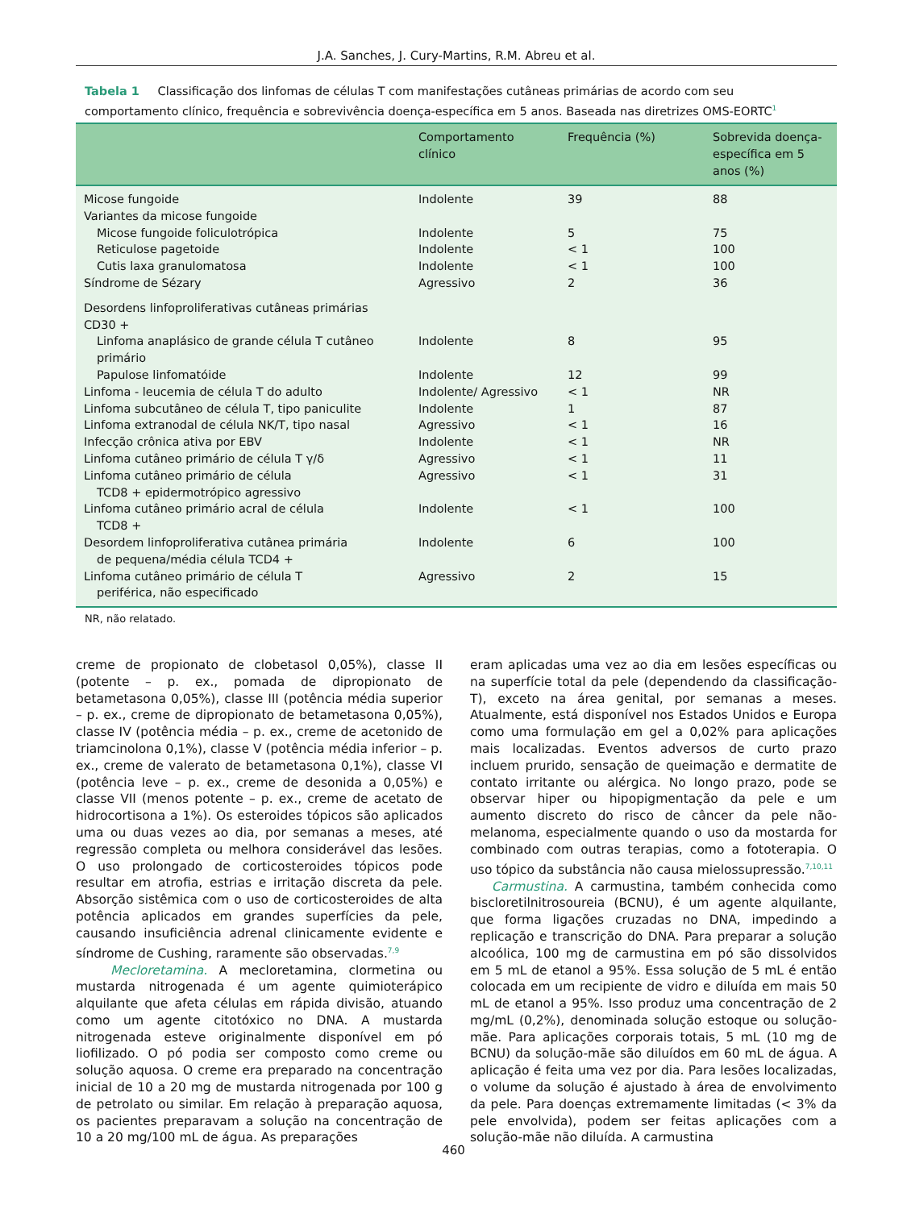J.A. Sanches, J. Cury-Martins, R.M. Abreu et al.
Tabela 1 Classificação dos linfomas de células T com manifestações cutâneas primárias de acordo com seu comportamento clínico, frequência e sobrevivência doença-específica em 5 anos. Baseada nas diretrizes OMS-EORTC<sup>1</sup>
| | Comportamento clínico | Frequência (%) | Sobrevida doença-específica em 5 anos (%) |
| --- | --- | --- | --- |
| Micose fungoide | Indolente | 39 | 88 |
| Variantes da micose fungoide | | | |
| Micose fungoide foliculotrópica | Indolente | 5 | 75 |
| Reticulose pagetoide | Indolente | < 1 | 100 |
| Cutis laxa granulomatosa | Indolente | < 1 | 100 |
| Síndrome de Sézary | Agressivo | 2 | 36 |
| Desordens linfoproliferativas cutâneas primárias CD30 + | | | |
| Linfoma anaplásico de grande célula T cutâneo primário | Indolente | 8 | 95 |
| Papulose linfomatóide | Indolente | 12 | 99 |
| Linfoma - leucemia de célula T do adulto | Indolente/ Agressivo | < 1 | NR |
| Linfoma subcutâneo de célula T, tipo paniculite | Indolente | 1 | 87 |
| Linfoma extranodal de célula NK/T, tipo nasal | Agressivo | < 1 | 16 |
| Infecção crônica ativa por EBV | Indolente | < 1 | NR |
| Linfoma cutâneo primário de célula T γ/δ | Agressivo | < 1 | 11 |
| Linfoma cutâneo primário de célula TCD8 + epidermotrópico agressivo | Agressivo | < 1 | 31 |
| Linfoma cutâneo primário acral de célula TCD8 + | Indolente | < 1 | 100 |
| Desordem linfoproliferativa cutânea primária de pequena/média célula TCD4 + | Indolente | 6 | 100 |
| Linfoma cutâneo primário de célula T periférica, não especificado | Agressivo | 2 | 15 |
NR, não relatado.
creme de propionato de clobetasol 0,05%), classe II (potente – p. ex., pomada de dipropionato de betametasona 0,05%), classe III (potência média superior – p. ex., creme de dipropionato de betametasona 0,05%), classe IV (potência média – p. ex., creme de acetonido de triamcinolona 0,1%), classe V (potência média inferior – p. ex., creme de valerato de betametasona 0,1%), classe VI (potência leve – p. ex., creme de desonida a 0,05%) e classe VII (menos potente – p. ex., creme de acetato de hidrocortisona a 1%). Os esteroides tópicos são aplicados uma ou duas vezes ao dia, por semanas a meses, até regressão completa ou melhora considerável das lesões. O uso prolongado de corticosteroides tópicos pode resultar em atrofia, estrias e irritação discreta da pele. Absorção sistêmica com o uso de corticosteroides de alta potência aplicados em grandes superfícies da pele, causando insuficiência adrenal clinicamente evidente e síndrome de Cushing, raramente são observadas.<sup>7,9</sup>
Mecloretamina. A mecloretamina, clormetina ou mustarda nitrogenada é um agente quimioterápico alquilante que afeta células em rápida divisão, atuando como um agente citotóxico no DNA. A mustarda nitrogenada esteve originalmente disponível em pó liofilizado. O pó podia ser composto como creme ou solução aquosa. O creme era preparado na concentração inicial de 10 a 20 mg de mustarda nitrogenada por 100 g de petrolato ou similar. Em relação à preparação aquosa, os pacientes preparavam a solução na concentração de 10 a 20 mg/100 mL de água. As preparações
eram aplicadas uma vez ao dia em lesões específicas ou na superfície total da pele (dependendo da classificação-T), exceto na área genital, por semanas a meses. Atualmente, está disponível nos Estados Unidos e Europa como uma formulação em gel a 0,02% para aplicações mais localizadas. Eventos adversos de curto prazo incluem prurido, sensação de queimação e dermatite de contato irritante ou alérgica. No longo prazo, pode se observar hiper ou hipopigmentação da pele e um aumento discreto do risco de câncer da pele não-melanoma, especialmente quando o uso da mostarda for combinado com outras terapias, como a fototerapia. O uso tópico da substância não causa mielossupressão.<sup>7,10,11</sup>
Carmustina. A carmustina, também conhecida como bis­cloretilnitrosoureia (BCNU), é um agente alquilante, que forma ligações cruzadas no DNA, impedindo a replicação e transcrição do DNA. Para preparar a solução alcoólica, 100 mg de carmustina em pó são dissolvidos em 5 mL de etanol a 95%. Essa solução de 5 mL é então colocada em um recipiente de vidro e diluída em mais 50 mL de etanol a 95%. Isso produz uma concentração de 2 mg/mL (0,2%), denominada solução estoque ou solução-mãe. Para aplicações corporais totais, 5 mL (10 mg de BCNU) da solução-mãe são diluídos em 60 mL de água. A aplicação é feita uma vez por dia. Para lesões localizadas, o volume da solução é ajustado à área de envolvimento da pele. Para doenças extremamente limitadas (< 3% da pele envolvida), podem ser feitas aplicações com a solução-mãe não diluída. A carmustina
460